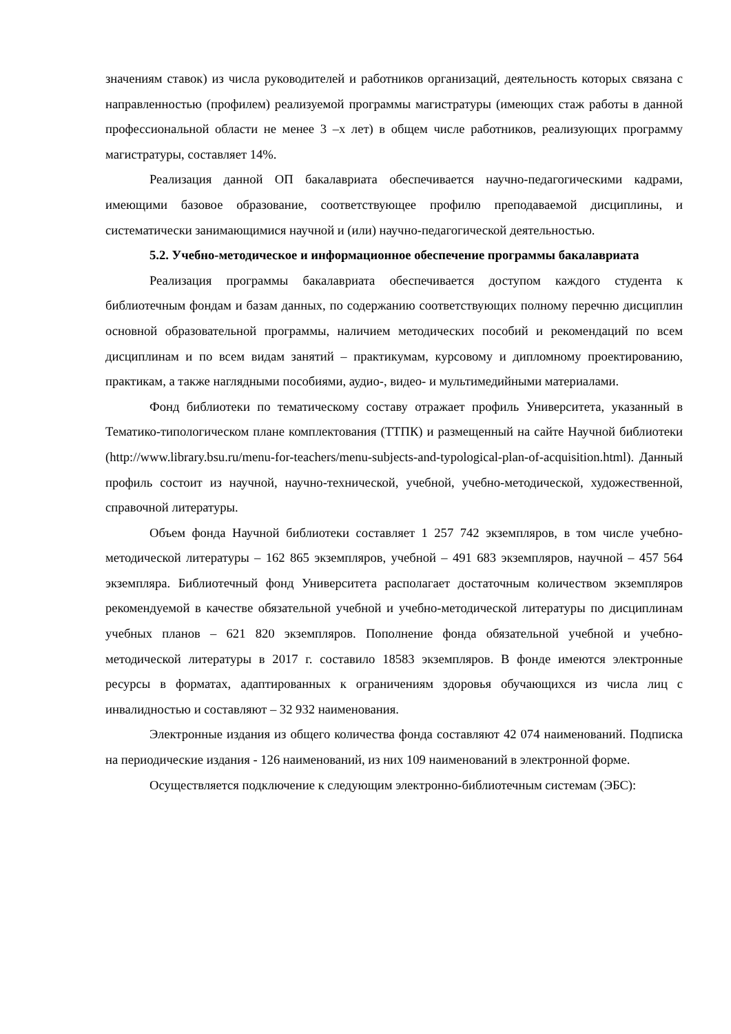значениям ставок) из числа руководителей и работников организаций, деятельность которых связана с направленностью (профилем) реализуемой программы магистратуры (имеющих стаж работы в данной профессиональной области не менее 3 –х лет) в общем числе работников, реализующих программу магистратуры, составляет 14%.
Реализация данной ОП бакалавриата обеспечивается научно-педагогическими кадрами, имеющими базовое образование, соответствующее профилю преподаваемой дисциплины, и систематически занимающимися научной и (или) научно-педагогической деятельностью.
5.2. Учебно-методическое и информационное обеспечение программы бакалавриата
Реализация программы бакалавриата обеспечивается доступом каждого студента к библиотечным фондам и базам данных, по содержанию соответствующих полному перечню дисциплин основной образовательной программы, наличием методических пособий и рекомендаций по всем дисциплинам и по всем видам занятий – практикумам, курсовому и дипломному проектированию, практикам, а также наглядными пособиями, аудио-, видео- и мультимедийными материалами.
Фонд библиотеки по тематическому составу отражает профиль Университета, указанный в Тематико-типологическом плане комплектования (ТТПК) и размещенный на сайте Научной библиотеки (http://www.library.bsu.ru/menu-for-teachers/menu-subjects-and-typological-plan-of-acquisition.html). Данный профиль состоит из научной, научно-технической, учебной, учебно-методической, художественной, справочной литературы.
Объем фонда Научной библиотеки составляет 1 257 742 экземпляров, в том числе учебно-методической литературы – 162 865 экземпляров, учебной – 491 683 экземпляров, научной – 457 564 экземпляра. Библиотечный фонд Университета располагает достаточным количеством экземпляров рекомендуемой в качестве обязательной учебной и учебно-методической литературы по дисциплинам учебных планов – 621 820 экземпляров. Пополнение фонда обязательной учебной и учебно-методической литературы в 2017 г. составило 18583 экземпляров. В фонде имеются электронные ресурсы в форматах, адаптированных к ограничениям здоровья обучающихся из числа лиц с инвалидностью и составляют – 32 932 наименования.
Электронные издания из общего количества фонда составляют 42 074 наименований. Подписка на периодические издания - 126 наименований, из них 109 наименований в электронной форме.
Осуществляется подключение к следующим электронно-библиотечным системам (ЭБС):